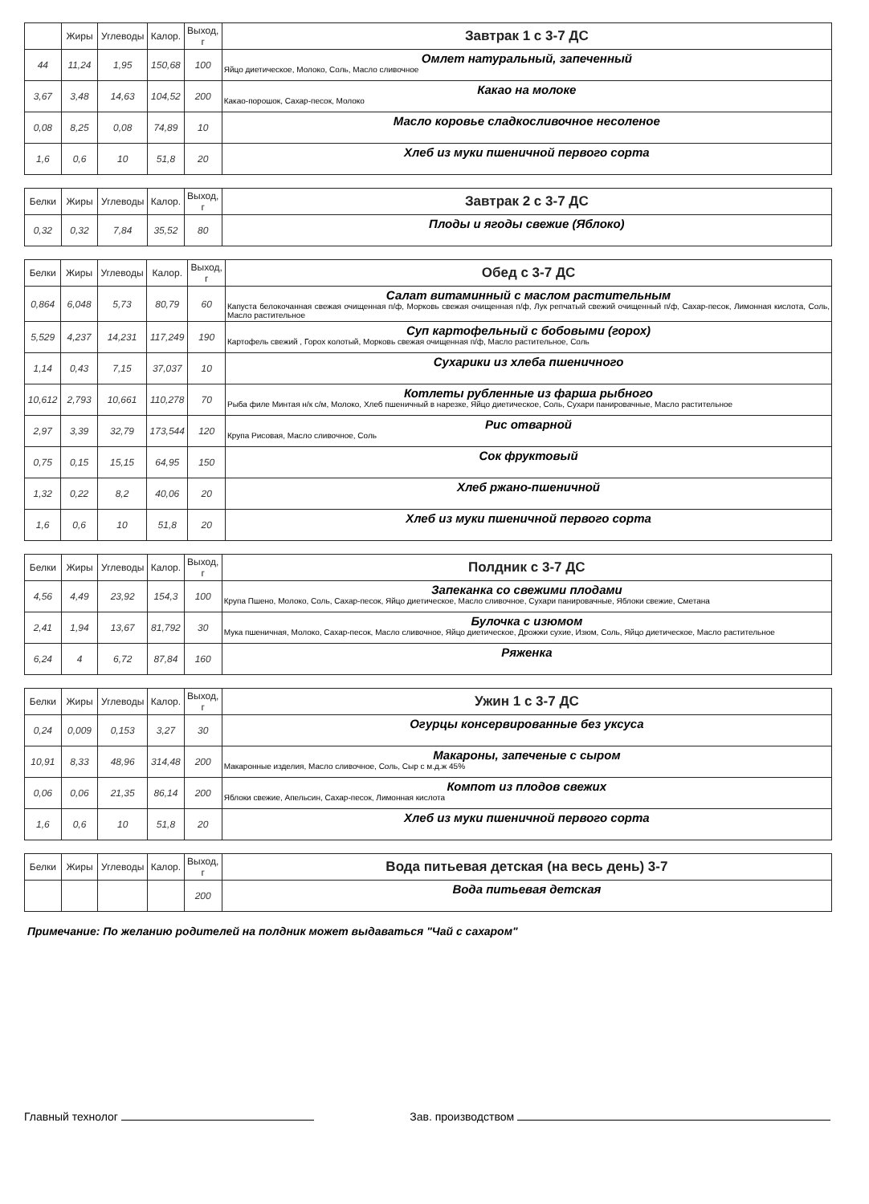| | Жиры | Углеводы | Калор. | Выход, г | Завтрак 1 с 3-7 ДС |
| --- | --- | --- | --- | --- | --- |
| 44 | 11,24 | 1,95 | 150,68 | 100 | Омлет натуральный, запеченный Яйцо диетическое, Молоко, Соль, Масло сливочное |
| 3,67 | 3,48 | 14,63 | 104,52 | 200 | Какао на молоке Какао-порошок, Сахар-песок, Молоко |
| 0,08 | 8,25 | 0,08 | 74,89 | 10 | Масло коровье сладкосливочное несоленое |
| 1,6 | 0,6 | 10 | 51,8 | 20 | Хлеб из муки пшеничной первого сорта |
| Белки | Жиры | Углеводы | Калор. | Выход, г | Завтрак 2 с 3-7 ДС |
| --- | --- | --- | --- | --- | --- |
| 0,32 | 0,32 | 7,84 | 35,52 | 80 | Плоды и ягоды свежие (Яблоко) |
| Белки | Жиры | Углеводы | Калор. | Выход, г | Обед с 3-7 ДС |
| --- | --- | --- | --- | --- | --- |
| 0,864 | 6,048 | 5,73 | 80,79 | 60 | Салат витаминный с маслом растительным Капуста белокочанная свежая очищенная п/ф, Морковь свежая очищенная п/ф, Лук репчатый свежий очищенный п/ф, Сахар-песок, Лимонная кислота, Соль, Масло растительное |
| 5,529 | 4,237 | 14,231 | 117,249 | 190 | Суп картофельный с бобовыми (горох) Картофель свежий , Горох колотый, Морковь свежая очищенная п/ф, Масло растительное, Соль |
| 1,14 | 0,43 | 7,15 | 37,037 | 10 | Сухарики из хлеба пшеничного |
| 10,612 | 2,793 | 10,661 | 110,278 | 70 | Котлеты рубленные из фарша рыбного Рыба филе Минтая н/к с/м, Молоко, Хлеб пшеничный в нарезке, Яйцо диетическое, Соль, Сухари панировачные, Масло растительное |
| 2,97 | 3,39 | 32,79 | 173,544 | 120 | Рис отварной Крупа Рисовая, Масло сливочное, Соль |
| 0,75 | 0,15 | 15,15 | 64,95 | 150 | Сок фруктовый |
| 1,32 | 0,22 | 8,2 | 40,06 | 20 | Хлеб ржано-пшеничной |
| 1,6 | 0,6 | 10 | 51,8 | 20 | Хлеб из муки пшеничной первого сорта |
| Белки | Жиры | Углеводы | Калор. | Выход, г | Полдник с 3-7 ДС |
| --- | --- | --- | --- | --- | --- |
| 4,56 | 4,49 | 23,92 | 154,3 | 100 | Запеканка со свежими плодами Крупа Пшено, Молоко, Соль, Сахар-песок, Яйцо диетическое, Масло сливочное, Сухари панировачные, Яблоки свежие, Сметана |
| 2,41 | 1,94 | 13,67 | 81,792 | 30 | Булочка с изюмом Мука пшеничная, Молоко, Сахар-песок, Масло сливочное, Яйцо диетическое, Дрожжи сухие, Изюм, Соль, Яйцо диетическое, Масло растительное |
| 6,24 | 4 | 6,72 | 87,84 | 160 | Ряженка |
| Белки | Жиры | Углеводы | Калор. | Выход, г | Ужин 1 с 3-7 ДС |
| --- | --- | --- | --- | --- | --- |
| 0,24 | 0,009 | 0,153 | 3,27 | 30 | Огурцы консервированные без уксуса |
| 10,91 | 8,33 | 48,96 | 314,48 | 200 | Макароны, запеченые с сыром Макаронные изделия, Масло сливочное, Соль, Сыр с м.д.ж 45% |
| 0,06 | 0,06 | 21,35 | 86,14 | 200 | Компот из плодов свежих Яблоки свежие, Апельсин, Сахар-песок, Лимонная кислота |
| 1,6 | 0,6 | 10 | 51,8 | 20 | Хлеб из муки пшеничной первого сорта |
| Белки | Жиры | Углеводы | Калор. | Выход, г | Вода питьевая детская (на весь день) 3-7 |
| --- | --- | --- | --- | --- | --- |
| | | | | 200 | Вода питьевая детская |
Примечание: По желанию родителей на полдник может выдаваться "Чай с сахаром"
Главный технолог Зав. производством